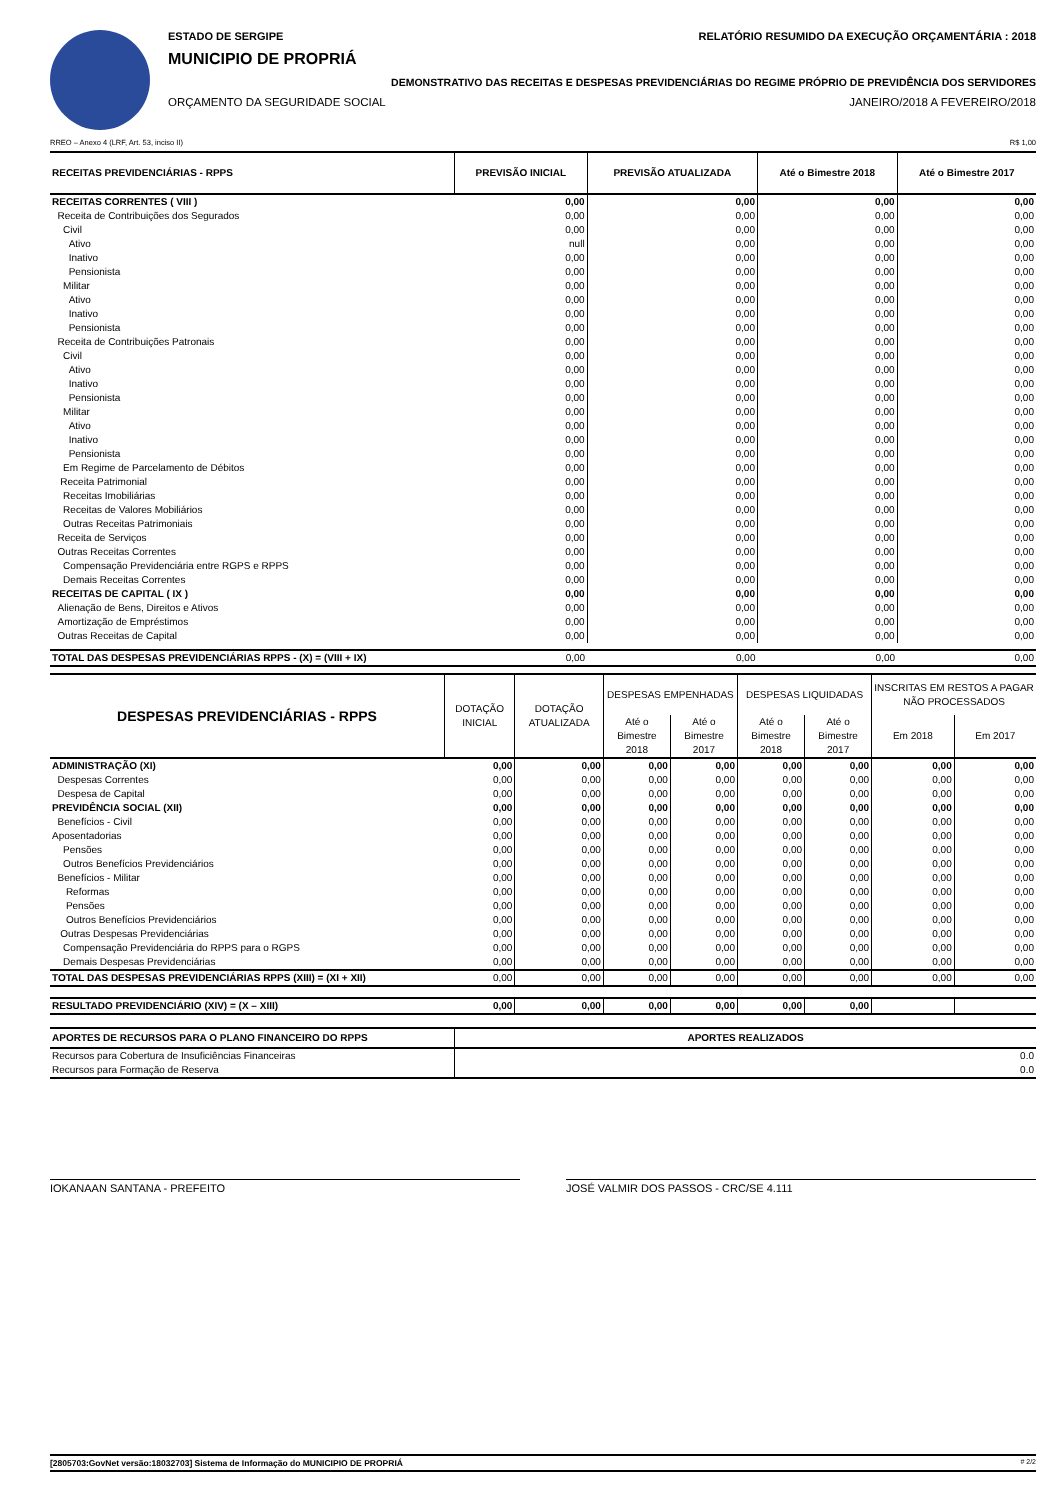ESTADO DE SERGIPE RELATÓRIO RESUMIDO DA EXECUÇÃO ORÇAMENTÁRIA : 2018
MUNICIPIO DE PROPRIÁ
DEMONSTRATIVO DAS RECEITAS E DESPESAS PREVIDENCIÁRIAS DO REGIME PRÓPRIO DE PREVIDÊNCIA DOS SERVIDORES
ORÇAMENTO DA SEGURIDADE SOCIAL JANEIRO/2018 A FEVEREIRO/2018
RREO – Anexo 4 (LRF, Art. 53, inciso II) R$ 1,00
| RECEITAS PREVIDENCIÁRIAS - RPPS | PREVISÃO INICIAL | PREVISÃO ATUALIZADA | Até o Bimestre 2018 | Até o Bimestre 2017 |
| --- | --- | --- | --- | --- |
| RECEITAS CORRENTES ( VIII ) | 0,00 | 0,00 | 0,00 | 0,00 |
| Receita de Contribuições dos Segurados | 0,00 | 0,00 | 0,00 | 0,00 |
| Civil | 0,00 | 0,00 | 0,00 | 0,00 |
| Ativo | null | 0,00 | 0,00 | 0,00 |
| Inativo | 0,00 | 0,00 | 0,00 | 0,00 |
| Pensionista | 0,00 | 0,00 | 0,00 | 0,00 |
| Militar | 0,00 | 0,00 | 0,00 | 0,00 |
| Ativo | 0,00 | 0,00 | 0,00 | 0,00 |
| Inativo | 0,00 | 0,00 | 0,00 | 0,00 |
| Pensionista | 0,00 | 0,00 | 0,00 | 0,00 |
| Receita de Contribuições Patronais | 0,00 | 0,00 | 0,00 | 0,00 |
| Civil | 0,00 | 0,00 | 0,00 | 0,00 |
| Ativo | 0,00 | 0,00 | 0,00 | 0,00 |
| Inativo | 0,00 | 0,00 | 0,00 | 0,00 |
| Pensionista | 0,00 | 0,00 | 0,00 | 0,00 |
| Militar | 0,00 | 0,00 | 0,00 | 0,00 |
| Ativo | 0,00 | 0,00 | 0,00 | 0,00 |
| Inativo | 0,00 | 0,00 | 0,00 | 0,00 |
| Pensionista | 0,00 | 0,00 | 0,00 | 0,00 |
| Em Regime de Parcelamento de Débitos | 0,00 | 0,00 | 0,00 | 0,00 |
| Receita Patrimonial | 0,00 | 0,00 | 0,00 | 0,00 |
| Receitas Imobiliárias | 0,00 | 0,00 | 0,00 | 0,00 |
| Receitas de Valores Mobiliários | 0,00 | 0,00 | 0,00 | 0,00 |
| Outras Receitas Patrimoniais | 0,00 | 0,00 | 0,00 | 0,00 |
| Receita de Serviços | 0,00 | 0,00 | 0,00 | 0,00 |
| Outras Receitas Correntes | 0,00 | 0,00 | 0,00 | 0,00 |
| Compensação Previdenciária entre RGPS e RPPS | 0,00 | 0,00 | 0,00 | 0,00 |
| Demais Receitas Correntes | 0,00 | 0,00 | 0,00 | 0,00 |
| RECEITAS DE CAPITAL ( IX ) | 0,00 | 0,00 | 0,00 | 0,00 |
| Alienação de Bens, Direitos e Ativos | 0,00 | 0,00 | 0,00 | 0,00 |
| Amortização de Empréstimos | 0,00 | 0,00 | 0,00 | 0,00 |
| Outras Receitas de Capital | 0,00 | 0,00 | 0,00 | 0,00 |
| TOTAL DAS DESPESAS PREVIDENCIÁRIAS RPPS - (X) = (VIII + IX) | 0,00 | 0,00 | 0,00 | 0,00 |
| DESPESAS PREVIDENCIÁRIAS - RPPS | DOTAÇÃO INICIAL | DOTAÇÃO ATUALIZADA | DESPESAS EMPENHADAS | | DESPESAS LIQUIDADAS | | INSCRITAS EM RESTOS A PAGAR NÃO PROCESSADOS | |
| --- | --- | --- | --- | --- | --- | --- | --- | --- |
| | | | Até o Bimestre 2018 | Até o Bimestre 2017 | Até o Bimestre 2018 | Até o Bimestre 2017 | Em 2018 | Em 2017 |
| ADMINISTRAÇÃO (XI) | 0,00 | 0,00 | 0,00 | 0,00 | 0,00 | 0,00 | 0,00 | 0,00 |
| Despesas Correntes | 0,00 | 0,00 | 0,00 | 0,00 | 0,00 | 0,00 | 0,00 | 0,00 |
| Despesa de Capital | 0,00 | 0,00 | 0,00 | 0,00 | 0,00 | 0,00 | 0,00 | 0,00 |
| PREVIDÊNCIA SOCIAL (XII) | 0,00 | 0,00 | 0,00 | 0,00 | 0,00 | 0,00 | 0,00 | 0,00 |
| Benefícios - Civil | 0,00 | 0,00 | 0,00 | 0,00 | 0,00 | 0,00 | 0,00 | 0,00 |
| Aposentadorias | 0,00 | 0,00 | 0,00 | 0,00 | 0,00 | 0,00 | 0,00 | 0,00 |
| Pensões | 0,00 | 0,00 | 0,00 | 0,00 | 0,00 | 0,00 | 0,00 | 0,00 |
| Outros Benefícios Previdenciários | 0,00 | 0,00 | 0,00 | 0,00 | 0,00 | 0,00 | 0,00 | 0,00 |
| Benefícios - Militar | 0,00 | 0,00 | 0,00 | 0,00 | 0,00 | 0,00 | 0,00 | 0,00 |
| Reformas | 0,00 | 0,00 | 0,00 | 0,00 | 0,00 | 0,00 | 0,00 | 0,00 |
| Pensões | 0,00 | 0,00 | 0,00 | 0,00 | 0,00 | 0,00 | 0,00 | 0,00 |
| Outros Benefícios Previdenciários | 0,00 | 0,00 | 0,00 | 0,00 | 0,00 | 0,00 | 0,00 | 0,00 |
| Outras Despesas Previdenciárias | 0,00 | 0,00 | 0,00 | 0,00 | 0,00 | 0,00 | 0,00 | 0,00 |
| Compensação Previdenciária do RPPS para o RGPS | 0,00 | 0,00 | 0,00 | 0,00 | 0,00 | 0,00 | 0,00 | 0,00 |
| Demais Despesas Previdenciárias | 0,00 | 0,00 | 0,00 | 0,00 | 0,00 | 0,00 | 0,00 | 0,00 |
| TOTAL DAS DESPESAS PREVIDENCIÁRIAS RPPS (XIII) = (XI + XII) | 0,00 | 0,00 | 0,00 | 0,00 | 0,00 | 0,00 | 0,00 | 0,00 |
| RESULTADO PREVIDENCIÁRIO (XIV) = (X – XIII) | 0,00 | 0,00 | 0,00 | 0,00 | 0,00 | 0,00 | | |
| APORTES DE RECURSOS PARA O PLANO FINANCEIRO DO RPPS | APORTES REALIZADOS |
| --- | --- |
| Recursos para Cobertura de Insuficiências Financeiras | 0.0 |
| Recursos para Formação de Reserva | 0.0 |
IOKANAAN SANTANA - PREFEITO JOSÉ VALMIR DOS PASSOS - CRC/SE 4.111
[2805703:GovNet versão:18032703] Sistema de Informação do MUNICIPIO DE PROPRIÁ # 2/2